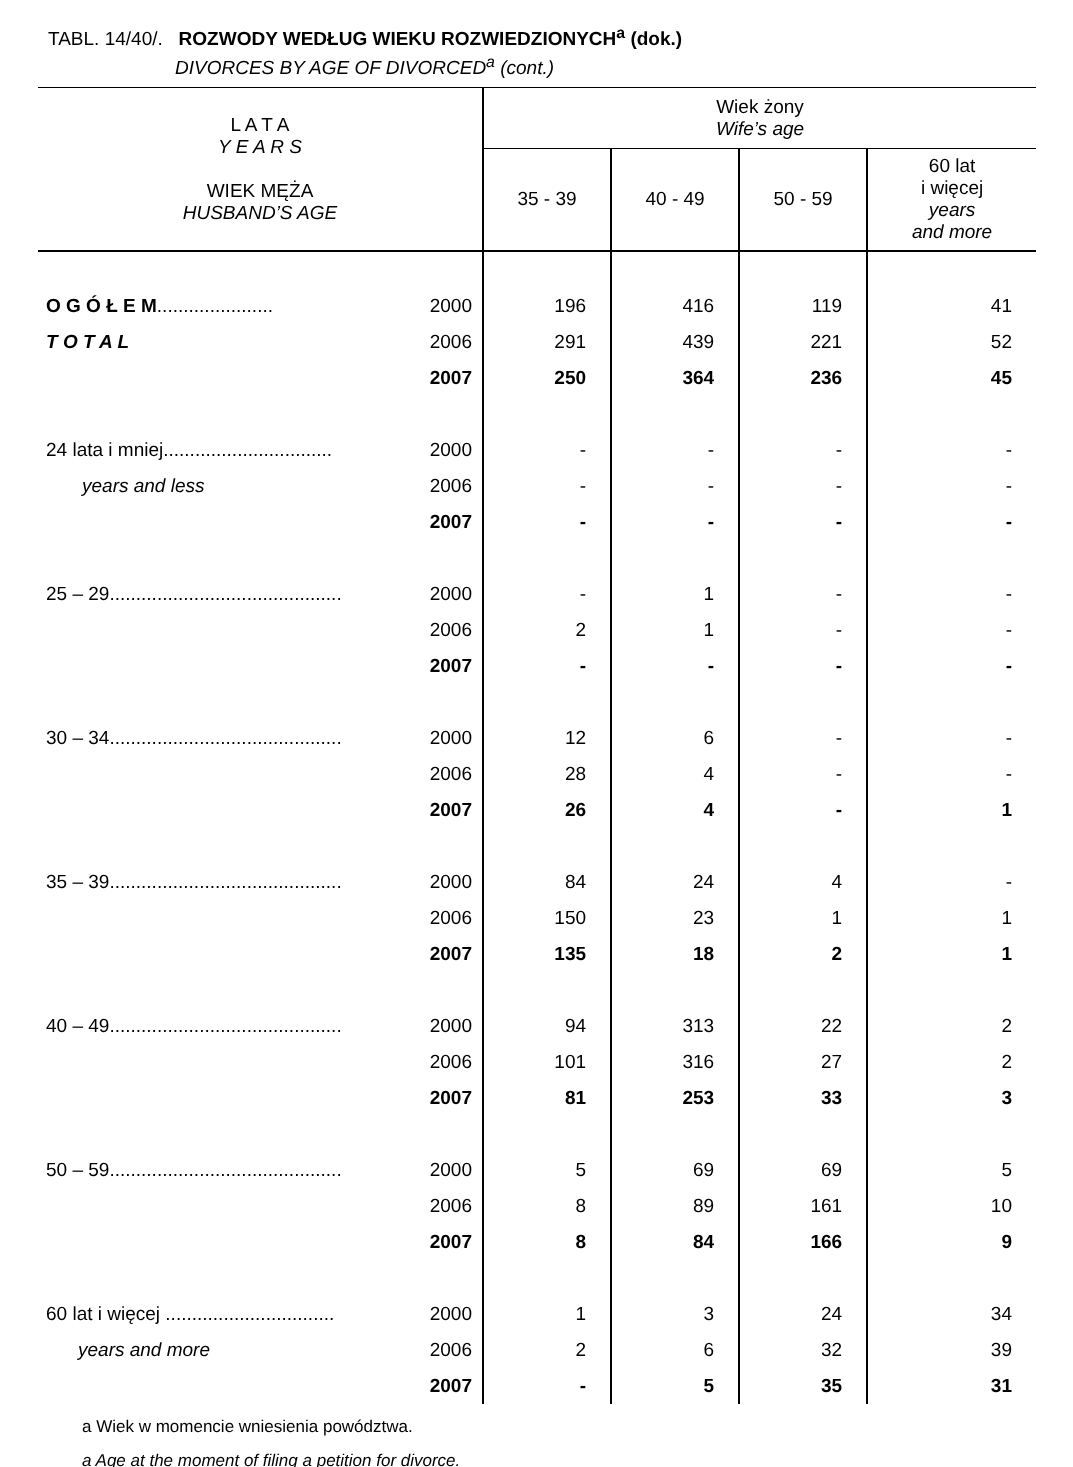TABL. 14/40/. ROZWODY WEDŁUG WIEKU ROZWIEDZIONYCH<sup>a</sup> (dok.)
DIVORCES BY AGE OF DIVORCED<sup>a</sup> (cont.)
| L A T A Y E A R S WIEK MĘŻA HUSBAND’S AGE | | Wiek żony Wife’s age | | | |
| --- | --- | --- | --- | --- | --- |
| | | 35 - 39 | 40 - 49 | 50 - 59 | 60 lat i więcej years and more |
| O G Ó Ł E M ...................... | 2000 | 196 | 416 | 119 | 41 |
| T O T A L | 2006 | 291 | 439 | 221 | 52 |
| | 2007 | 250 | 364 | 236 | 45 |
| 24 lata i mniej................................ | 2000 | - | - | - | - |
| years and less | 2006 | - | - | - | - |
| | 2007 | - | - | - | - |
| 25 – 29............................................ | 2000 | - | 1 | - | - |
| | 2006 | 2 | 1 | - | - |
| | 2007 | - | - | - | - |
| 30 – 34............................................ | 2000 | 12 | 6 | - | - |
| | 2006 | 28 | 4 | - | - |
| | 2007 | 26 | 4 | - | 1 |
| 35 – 39............................................ | 2000 | 84 | 24 | 4 | - |
| | 2006 | 150 | 23 | 1 | 1 |
| | 2007 | 135 | 18 | 2 | 1 |
| 40 – 49............................................ | 2000 | 94 | 313 | 22 | 2 |
| | 2006 | 101 | 316 | 27 | 2 |
| | 2007 | 81 | 253 | 33 | 3 |
| 50 – 59............................................ | 2000 | 5 | 69 | 69 | 5 |
| | 2006 | 8 | 89 | 161 | 10 |
| | 2007 | 8 | 84 | 166 | 9 |
| 60 lat i więcej ................................ | 2000 | 1 | 3 | 24 | 34 |
| years and more | 2006 | 2 | 6 | 32 | 39 |
| | 2007 | - | 5 | 35 | 31 |
a Wiek w momencie wniesienia powództwa.
a Age at the moment of filing a petition for divorce.